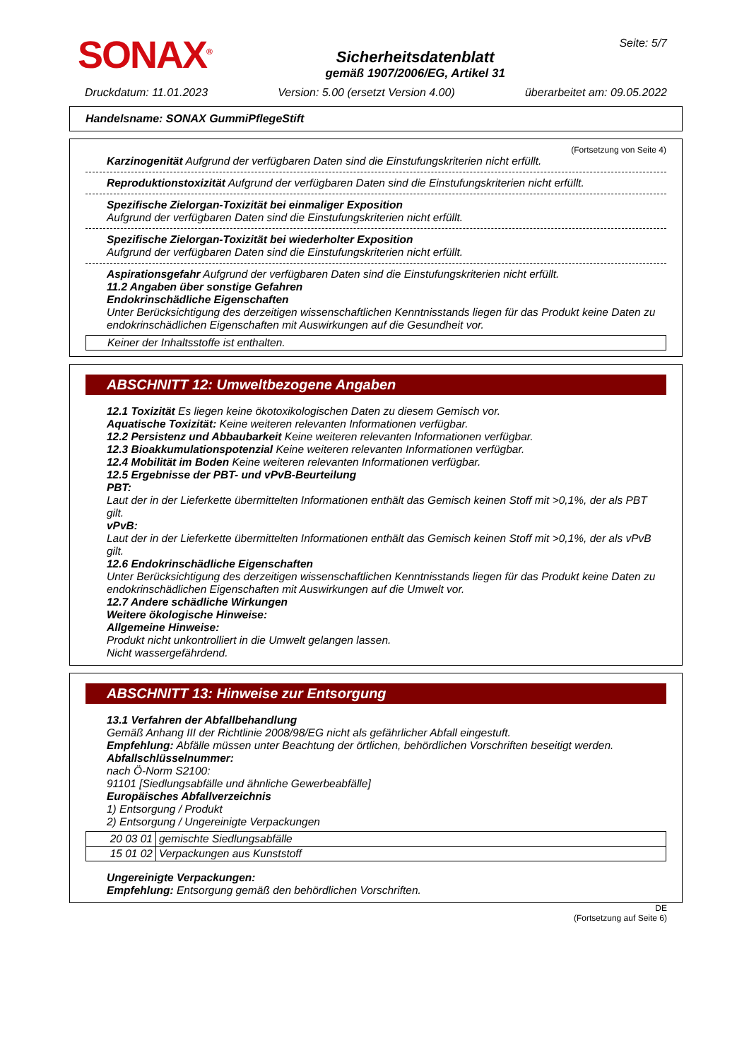SONAX<sup>®</sup>
Sicherheitsdatenblatt
gemäß 1907/2006/EG, Artikel 31
Seite: 5/7
Druckdatum: 11.01.2023 Version: 5.00 (ersetzt Version 4.00) überarbeitet am: 09.05.2022
Handelsname: SONAX GummiPflegeStift
(Fortsetzung von Seite 4)
Karzinogenität Aufgrund der verfügbaren Daten sind die Einstufungskriterien nicht erfüllt.
Reproduktionstoxizität Aufgrund der verfügbaren Daten sind die Einstufungskriterien nicht erfüllt.
Spezifische Zielorgan-Toxizität bei einmaliger Exposition
Aufgrund der verfügbaren Daten sind die Einstufungskriterien nicht erfüllt.
Spezifische Zielorgan-Toxizität bei wiederholter Exposition
Aufgrund der verfügbaren Daten sind die Einstufungskriterien nicht erfüllt.
Aspirationsgefahr Aufgrund der verfügbaren Daten sind die Einstufungskriterien nicht erfüllt.
11.2 Angaben über sonstige Gefahren
Endokrinschädliche Eigenschaften
Unter Berücksichtigung des derzeitigen wissenschaftlichen Kenntnisstands liegen für das Produkt keine Daten zu endokrinschädlichen Eigenschaften mit Auswirkungen auf die Gesundheit vor.
Keiner der Inhaltsstoffe ist enthalten.
ABSCHNITT 12: Umweltbezogene Angaben
12.1 Toxizität Es liegen keine ökotoxikologischen Daten zu diesem Gemisch vor.
Aquatische Toxizität: Keine weiteren relevanten Informationen verfügbar.
12.2 Persistenz und Abbaubarkeit Keine weiteren relevanten Informationen verfügbar.
12.3 Bioakkumulationspotenzial Keine weiteren relevanten Informationen verfügbar.
12.4 Mobilität im Boden Keine weiteren relevanten Informationen verfügbar.
12.5 Ergebnisse der PBT- und vPvB-Beurteilung
PBT:
Laut der in der Lieferkette übermittelten Informationen enthält das Gemisch keinen Stoff mit >0,1%, der als PBT gilt.
vPvB:
Laut der in der Lieferkette übermittelten Informationen enthält das Gemisch keinen Stoff mit >0,1%, der als vPvB gilt.
12.6 Endokrinschädliche Eigenschaften
Unter Berücksichtigung des derzeitigen wissenschaftlichen Kenntnisstands liegen für das Produkt keine Daten zu endokrinschädlichen Eigenschaften mit Auswirkungen auf die Umwelt vor.
12.7 Andere schädliche Wirkungen
Weitere ökologische Hinweise:
Allgemeine Hinweise:
Produkt nicht unkontrolliert in die Umwelt gelangen lassen.
Nicht wassergefährdend.
ABSCHNITT 13: Hinweise zur Entsorgung
13.1 Verfahren der Abfallbehandlung
Gemäß Anhang III der Richtlinie 2008/98/EG nicht als gefährlicher Abfall eingestuft.
Empfehlung: Abfälle müssen unter Beachtung der örtlichen, behördlichen Vorschriften beseitigt werden.
Abfallschlüsselnummer:
nach Ö-Norm S2100:
91101 [Siedlungsabfälle und ähnliche Gewerbeabfälle]
Europäisches Abfallverzeichnis
1) Entsorgung / Produkt
2) Entsorgung / Ungereinigte Verpackungen
| 20 03 01 | gemischte Siedlungsabfälle |
| 15 01 02 | Verpackungen aus Kunststoff |
Ungereinigte Verpackungen:
Empfehlung: Entsorgung gemäß den behördlichen Vorschriften.
DE
(Fortsetzung auf Seite 6)